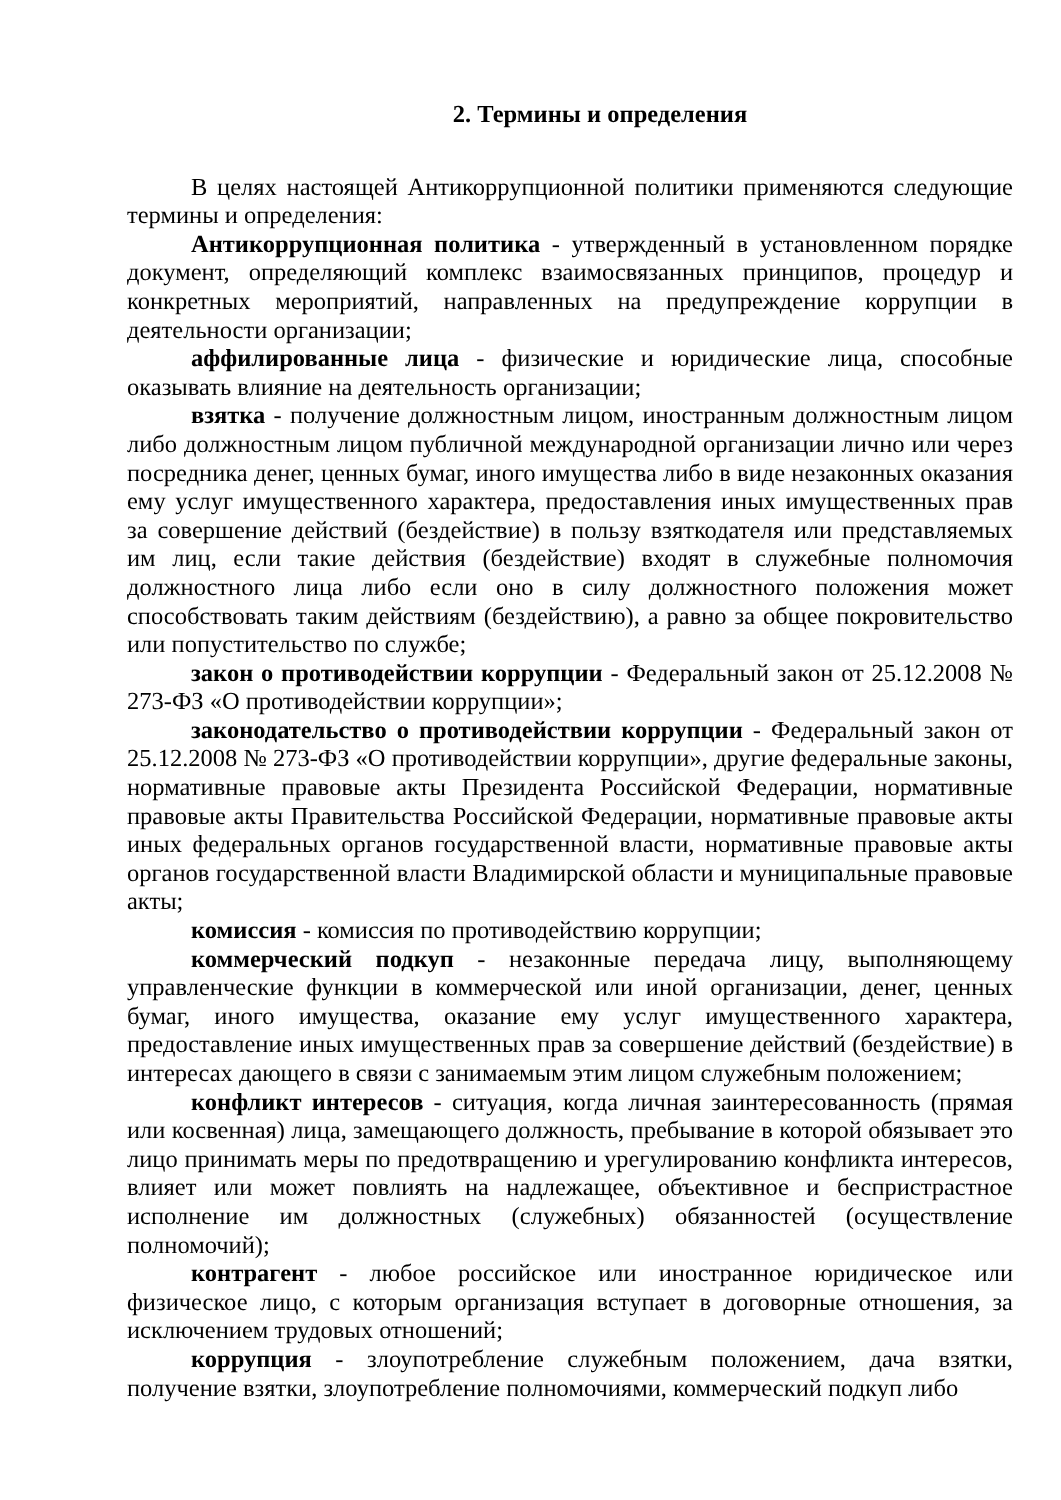2. Термины и определения
В целях настоящей Антикоррупционной политики применяются следующие термины и определения:
Антикоррупционная политика - утвержденный в установленном порядке документ, определяющий комплекс взаимосвязанных принципов, процедур и конкретных мероприятий, направленных на предупреждение коррупции в деятельности организации;
аффилированные лица - физические и юридические лица, способные оказывать влияние на деятельность организации;
взятка - получение должностным лицом, иностранным должностным лицом либо должностным лицом публичной международной организации лично или через посредника денег, ценных бумаг, иного имущества либо в виде незаконных оказания ему услуг имущественного характера, предоставления иных имущественных прав за совершение действий (бездействие) в пользу взяткодателя или представляемых им лиц, если такие действия (бездействие) входят в служебные полномочия должностного лица либо если оно в силу должностного положения может способствовать таким действиям (бездействию), а равно за общее покровительство или попустительство по службе;
закон о противодействии коррупции - Федеральный закон от 25.12.2008 № 273-ФЗ «О противодействии коррупции»;
законодательство о противодействии коррупции - Федеральный закон от 25.12.2008 № 273-ФЗ «О противодействии коррупции», другие федеральные законы, нормативные правовые акты Президента Российской Федерации, нормативные правовые акты Правительства Российской Федерации, нормативные правовые акты иных федеральных органов государственной власти, нормативные правовые акты органов государственной власти Владимирской области и муниципальные правовые акты;
комиссия - комиссия по противодействию коррупции;
коммерческий подкуп - незаконные передача лицу, выполняющему управленческие функции в коммерческой или иной организации, денег, ценных бумаг, иного имущества, оказание ему услуг имущественного характера, предоставление иных имущественных прав за совершение действий (бездействие) в интересах дающего в связи с занимаемым этим лицом служебным положением;
конфликт интересов - ситуация, когда личная заинтересованность (прямая или косвенная) лица, замещающего должность, пребывание в которой обязывает это лицо принимать меры по предотвращению и урегулированию конфликта интересов, влияет или может повлиять на надлежащее, объективное и беспристрастное исполнение им должностных (служебных) обязанностей (осуществление полномочий);
контрагент - любое российское или иностранное юридическое или физическое лицо, с которым организация вступает в договорные отношения, за исключением трудовых отношений;
коррупция - злоупотребление служебным положением, дача взятки, получение взятки, злоупотребление полномочиями, коммерческий подкуп либо